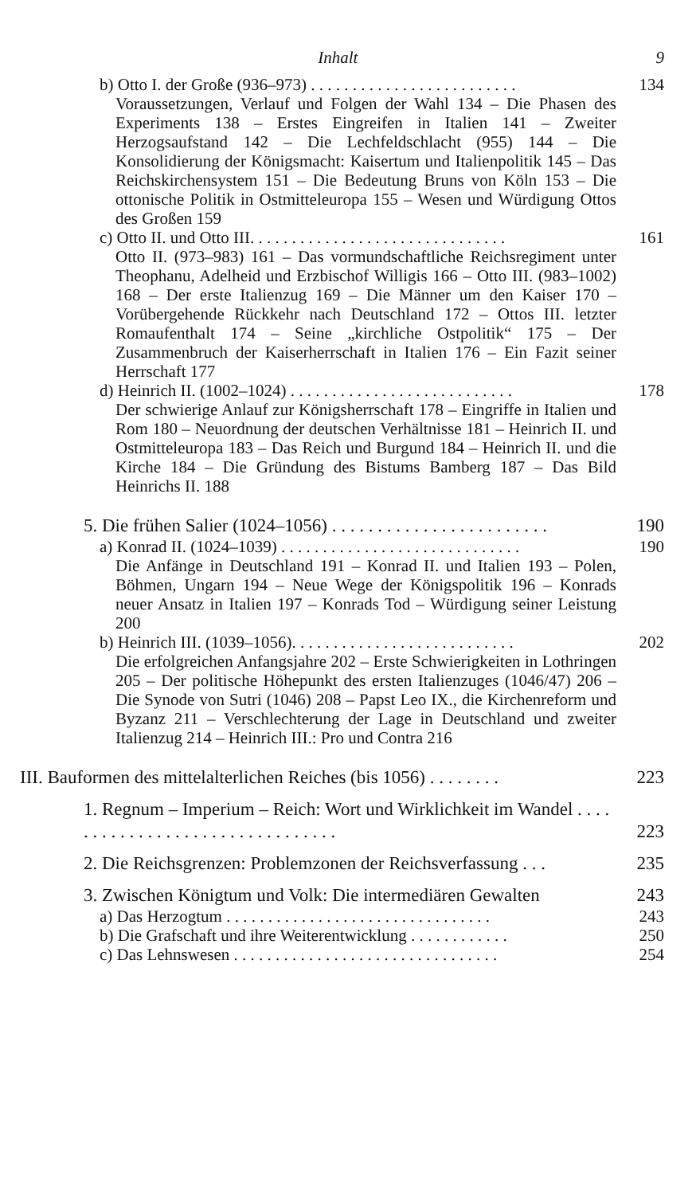Inhalt 9
b) Otto I. der Große (936–973) . . . . . . . . . . . . . . . . . . . . . . . . . 134
Voraussetzungen, Verlauf und Folgen der Wahl 134 – Die Phasen des Experiments 138 – Erstes Eingreifen in Italien 141 – Zweiter Herzogsaufstand 142 – Die Lechfeldschlacht (955) 144 – Die Konsolidierung der Königsmacht: Kaisertum und Italienpolitik 145 – Das Reichskirchensystem 151 – Die Bedeutung Bruns von Köln 153 – Die ottonische Politik in Ostmitteleuropa 155 – Wesen und Würdigung Ottos des Großen 159
c) Otto II. und Otto III. . . . . . . . . . . . . . . . . . . . . . . . . . . . . . . 161
Otto II. (973–983) 161 – Das vormundschaftliche Reichsregiment unter Theophanu, Adelheid und Erzbischof Willigis 166 – Otto III. (983–1002) 168 – Der erste Italienzug 169 – Die Männer um den Kaiser 170 – Vorübergehende Rückkehr nach Deutschland 172 – Ottos III. letzter Romaufenthalt 174 – Seine „kirchliche Ostpolitik“ 175 – Der Zusammenbruch der Kaiserherrschaft in Italien 176 – Ein Fazit seiner Herrschaft 177
d) Heinrich II. (1002–1024) . . . . . . . . . . . . . . . . . . . . . . . . . . . 178
Der schwierige Anlauf zur Königsherrschaft 178 – Eingriffe in Italien und Rom 180 – Neuordnung der deutschen Verhältnisse 181 – Heinrich II. und Ostmitteleuropa 183 – Das Reich und Burgund 184 – Heinrich II. und die Kirche 184 – Die Gründung des Bistums Bamberg 187 – Das Bild Heinrichs II. 188
5. Die frühen Salier (1024–1056) . . . . . . . . . . . . . . . . . . . . . . . . 190
a) Konrad II. (1024–1039) . . . . . . . . . . . . . . . . . . . . . . . . . . . . . 190
Die Anfänge in Deutschland 191 – Konrad II. und Italien 193 – Polen, Böhmen, Ungarn 194 – Neue Wege der Königspolitik 196 – Konrads neuer Ansatz in Italien 197 – Konrads Tod – Würdigung seiner Leistung 200
b) Heinrich III. (1039–1056). . . . . . . . . . . . . . . . . . . . . . . . . . . 202
Die erfolgreichen Anfangsjahre 202 – Erste Schwierigkeiten in Lothringen 205 – Der politische Höhepunkt des ersten Italienzuges (1046/47) 206 – Die Synode von Sutri (1046) 208 – Papst Leo IX., die Kirchenreform und Byzanz 211 – Verschlechterung der Lage in Deutschland und zweiter Italienzug 214 – Heinrich III.: Pro und Contra 216
III. Bauformen des mittelalterlichen Reiches (bis 1056) . . . . . . . . 223
1. Regnum – Imperium – Reich: Wort und Wirklichkeit im Wandel . . . . . . . . . . . . . . . . . . . . . . . . . . . . . . . . 223
2. Die Reichsgrenzen: Problemzonen der Reichsverfassung . . . 235
3. Zwischen Königtum und Volk: Die intermediären Gewalten 243
a) Das Herzogtum . . . . . . . . . . . . . . . . . . . . . . . . . . . . . . . . 243
b) Die Grafschaft und ihre Weiterentwicklung . . . . . . . . . . . . 250
c) Das Lehnswesen . . . . . . . . . . . . . . . . . . . . . . . . . . . . . . . . 254